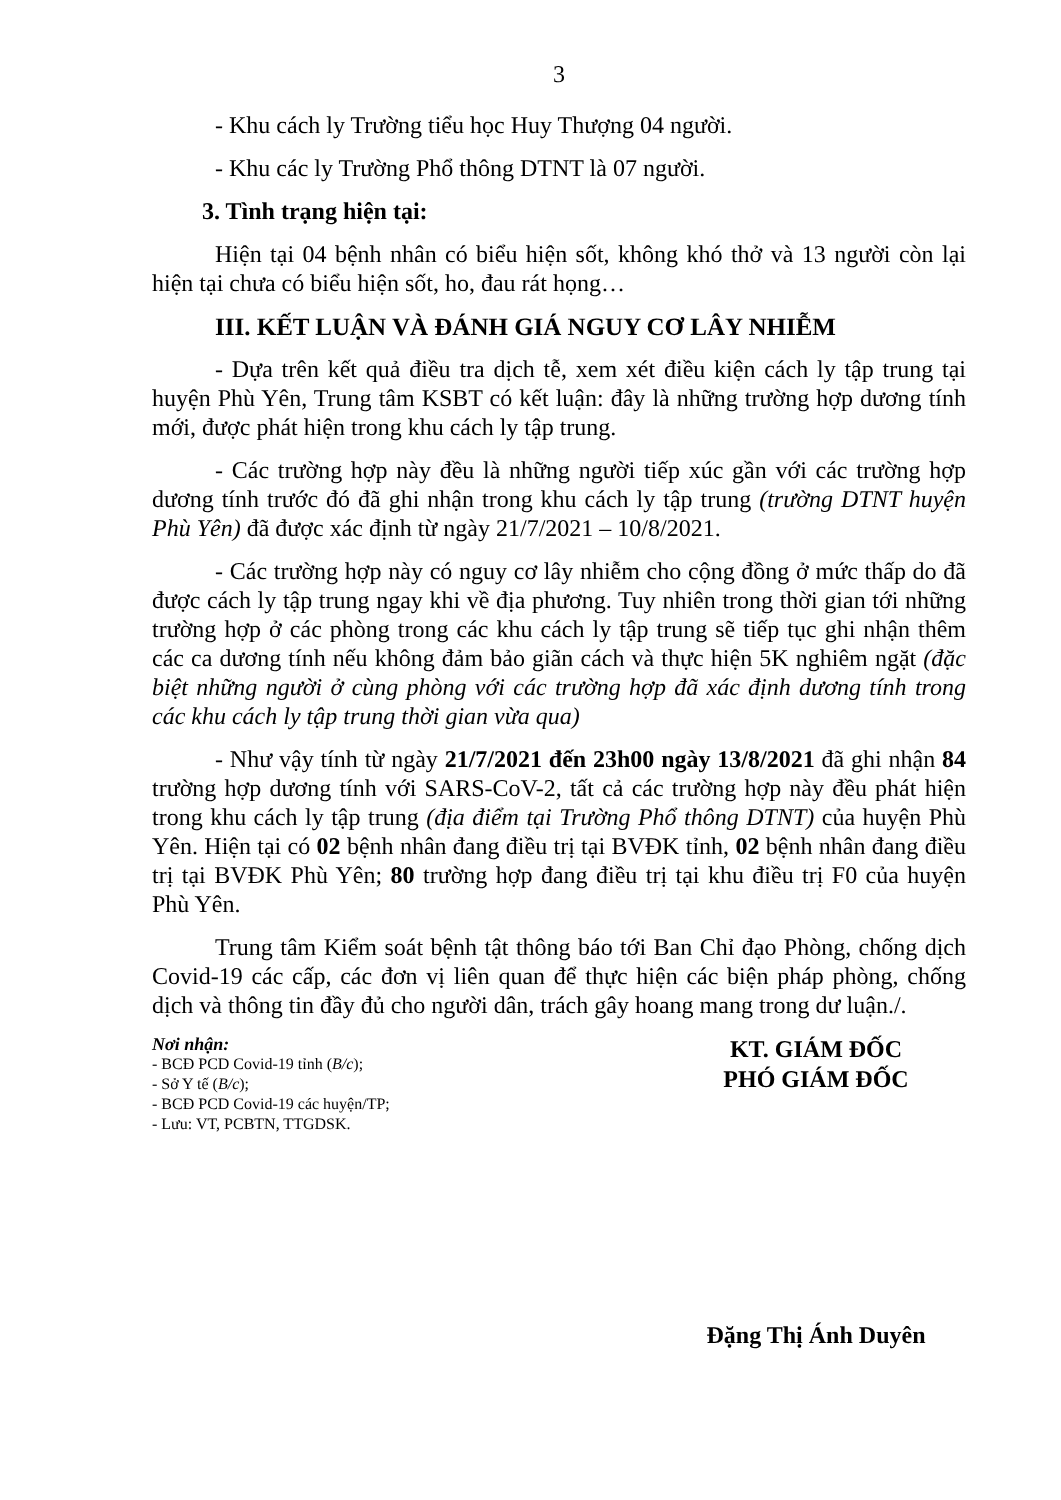3
- Khu cách ly Trường tiểu học Huy Thượng 04 người.
- Khu các ly Trường Phổ thông DTNT là 07 người.
3. Tình trạng hiện tại:
Hiện tại 04 bệnh nhân có biểu hiện sốt, không khó thở và 13 người còn lại hiện tại chưa có biểu hiện sốt, ho, đau rát họng…
III. KẾT LUẬN VÀ ĐÁNH GIÁ NGUY CƠ LÂY NHIỄM
- Dựa trên kết quả điều tra dịch tễ, xem xét điều kiện cách ly tập trung tại huyện Phù Yên, Trung tâm KSBT có kết luận: đây là những trường hợp dương tính mới, được phát hiện trong khu cách ly tập trung.
- Các trường hợp này đều là những người tiếp xúc gần với các trường hợp dương tính trước đó đã ghi nhận trong khu cách ly tập trung (trường DTNT huyện Phù Yên) đã được xác định từ ngày 21/7/2021 – 10/8/2021.
- Các trường hợp này có nguy cơ lây nhiễm cho cộng đồng ở mức thấp do đã được cách ly tập trung ngay khi về địa phương. Tuy nhiên trong thời gian tới những trường hợp ở các phòng trong các khu cách ly tập trung sẽ tiếp tục ghi nhận thêm các ca dương tính nếu không đảm bảo giãn cách và thực hiện 5K nghiêm ngặt (đặc biệt những người ở cùng phòng với các trường hợp đã xác định dương tính trong các khu cách ly tập trung thời gian vừa qua)
- Như vậy tính từ ngày 21/7/2021 đến 23h00 ngày 13/8/2021 đã ghi nhận 84 trường hợp dương tính với SARS-CoV-2, tất cả các trường hợp này đều phát hiện trong khu cách ly tập trung (địa điểm tại Trường Phổ thông DTNT) của huyện Phù Yên. Hiện tại có 02 bệnh nhân đang điều trị tại BVĐK tỉnh, 02 bệnh nhân đang điều trị tại BVĐK Phù Yên; 80 trường hợp đang điều trị tại khu điều trị F0 của huyện Phù Yên.
Trung tâm Kiểm soát bệnh tật thông báo tới Ban Chỉ đạo Phòng, chống dịch Covid-19 các cấp, các đơn vị liên quan để thực hiện các biện pháp phòng, chống dịch và thông tin đầy đủ cho người dân, trách gây hoang mang trong dư luận./.
Nơi nhận:
- BCĐ PCD Covid-19 tỉnh (B/c);
- Sở Y tế (B/c);
- BCĐ PCD Covid-19 các huyện/TP;
- Lưu: VT, PCBTN, TTGDSK.
KT. GIÁM ĐỐC
PHÓ GIÁM ĐỐC
Đặng Thị Ánh Duyên